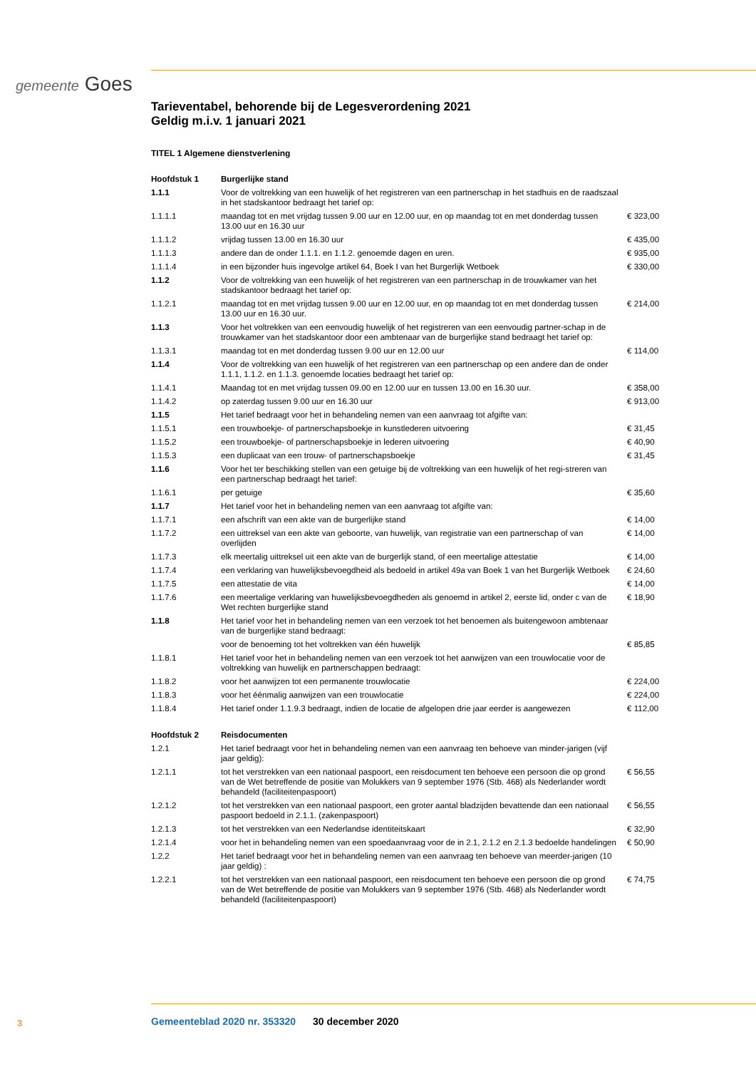gemeente Goes
Tarieventabel, behorende bij de Legesverordening 2021
Geldig m.i.v. 1 januari 2021
TITEL 1 Algemene dienstverlening
| Hoofdstuk 1 | Burgerlijke stand | |
| 1.1.1 | Voor de voltrekking van een huwelijk of het registreren van een partnerschap in het stadhuis en de raadszaal in het stadskantoor bedraagt het tarief op: | |
| 1.1.1.1 | maandag tot en met vrijdag tussen 9.00 uur en 12.00 uur, en op maandag tot en met donderdag tussen 13.00 uur en 16.30 uur | € 323,00 |
| 1.1.1.2 | vrijdag tussen 13.00 en 16.30 uur | € 435,00 |
| 1.1.1.3 | andere dan de onder 1.1.1. en 1.1.2. genoemde dagen en uren. | € 935,00 |
| 1.1.1.4 | in een bijzonder huis ingevolge artikel 64, Boek I van het Burgerlijk Wetboek | € 330,00 |
| 1.1.2 | Voor de voltrekking van een huwelijk of het registreren van een partnerschap in de trouwkamer van het stadskantoor bedraagt het tarief op: | |
| 1.1.2.1 | maandag tot en met vrijdag tussen 9.00 uur en 12.00 uur, en op maandag tot en met donderdag tussen 13.00 uur en 16.30 uur. | € 214,00 |
| 1.1.3 | Voor het voltrekken van een eenvoudig huwelijk of het registreren van een eenvoudig partner-schap in de trouwkamer van het stadskantoor door een ambtenaar van de burgerlijke stand bedraagt het tarief op: | |
| 1.1.3.1 | maandag tot en met donderdag tussen 9.00 uur en 12.00 uur | € 114,00 |
| 1.1.4 | Voor de voltrekking van een huwelijk of het registreren van een partnerschap op een andere dan de onder 1.1.1, 1.1.2. en 1.1.3. genoemde locaties bedraagt het tarief op: | |
| 1.1.4.1 | Maandag tot en met vrijdag tussen 09.00 en 12.00 uur en tussen 13.00 en 16.30 uur. | € 358,00 |
| 1.1.4.2 | op zaterdag tussen 9.00 uur en 16.30 uur | € 913,00 |
| 1.1.5 | Het tarief bedraagt voor het in behandeling nemen van een aanvraag tot afgifte van: | |
| 1.1.5.1 | een trouwboekje- of partnerschapsboekje in kunstlederen uitvoering | € 31,45 |
| 1.1.5.2 | een trouwboekje- of partnerschapsboekje in lederen uitvoering | € 40,90 |
| 1.1.5.3 | een duplicaat van een trouw- of partnerschapsboekje | € 31,45 |
| 1.1.6 | Voor het ter beschikking stellen van een getuige bij de voltrekking van een huwelijk of het regi-streren van een partnerschap bedraagt het tarief: | |
| 1.1.6.1 | per getuige | € 35,60 |
| 1.1.7 | Het tarief voor het in behandeling nemen van een aanvraag tot afgifte van: | |
| 1.1.7.1 | een afschrift van een akte van de burgerlijke stand | € 14,00 |
| 1.1.7.2 | een uittreksel van een akte van geboorte, van huwelijk, van registratie van een partnerschap of van overlijden | € 14,00 |
| 1.1.7.3 | elk meertalig uittreksel uit een akte van de burgerlijk stand, of een meertalige attestatie | € 14,00 |
| 1.1.7.4 | een verklaring van huwelijksbevoegdheid als bedoeld in artikel 49a van Boek 1 van het Burgerlijk Wetboek | € 24,60 |
| 1.1.7.5 | een attestatie de vita | € 14,00 |
| 1.1.7.6 | een meertalige verklaring van huwelijksbevoegdheden als genoemd in artikel 2, eerste lid, onder c van de Wet rechten burgerlijke stand | € 18,90 |
| 1.1.8 | Het tarief voor het in behandeling nemen van een verzoek tot het benoemen als buitengewoon ambtenaar van de burgerlijke stand bedraagt: | |
| | voor de benoeming tot het voltrekken van één huwelijk | € 85,85 |
| 1.1.8.1 | Het tarief voor het in behandeling nemen van een verzoek tot het aanwijzen van een trouwlocatie voor de voltrekking van huwelijk en partnerschappen bedraagt: | |
| 1.1.8.2 | voor het aanwijzen tot een permanente trouwlocatie | € 224,00 |
| 1.1.8.3 | voor het éénmalig aanwijzen van een trouwlocatie | € 224,00 |
| 1.1.8.4 | Het tarief onder 1.1.9.3 bedraagt, indien de locatie de afgelopen drie jaar eerder is aangewezen | € 112,00 |
| Hoofdstuk 2 | Reisdocumenten | |
| 1.2.1 | Het tarief bedraagt voor het in behandeling nemen van een aanvraag ten behoeve van minder-jarigen (vijf jaar geldig): | |
| 1.2.1.1 | tot het verstrekken van een nationaal paspoort, een reisdocument ten behoeve een persoon die op grond van de Wet betreffende de positie van Molukkers van 9 september 1976 (Stb. 468) als Nederlander wordt behandeld (faciliteitenpaspoort) | € 56,55 |
| 1.2.1.2 | tot het verstrekken van een nationaal paspoort, een groter aantal bladzijden bevattende dan een nationaal paspoort bedoeld in 2.1.1. (zakenpaspoort) | € 56,55 |
| 1.2.1.3 | tot het verstrekken van een Nederlandse identiteitskaart | € 32,90 |
| 1.2.1.4 | voor het in behandeling nemen van een spoedaanvraag voor de in 2.1, 2.1.2 en 2.1.3 bedoelde handelingen | € 50,90 |
| 1.2.2 | Het tarief bedraagt voor het in behandeling nemen van een aanvraag ten behoeve van meerder-jarigen (10 jaar geldig) : | |
| 1.2.2.1 | tot het verstrekken van een nationaal paspoort, een reisdocument ten behoeve een persoon die op grond van de Wet betreffende de positie van Molukkers van 9 september 1976 (Stb. 468) als Nederlander wordt behandeld (faciliteitenpaspoort) | € 74,75 |
3
Gemeenteblad 2020 nr. 353320 30 december 2020